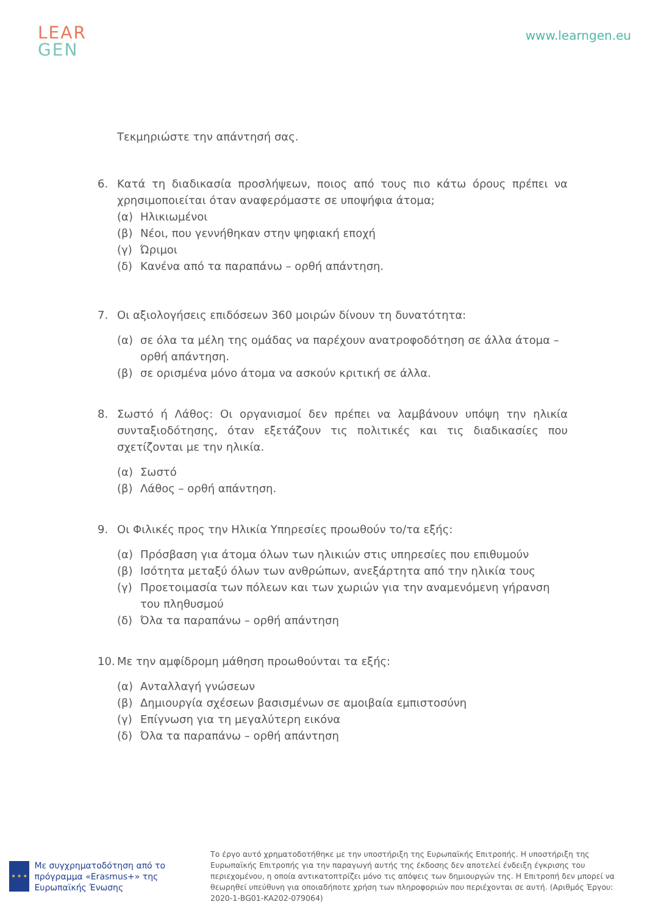LEAR
GEN
www.learngen.eu
Τεκμηριώστε την απάντησή σας.
6. Κατά τη διαδικασία προσλήψεων, ποιος από τους πιο κάτω όρους πρέπει να χρησιμοποιείται όταν αναφερόμαστε σε υποψήφια άτομα;
(α) Ηλικιωμένοι
(β) Νέοι, που γεννήθηκαν στην ψηφιακή εποχή
(γ) Ώριμοι
(δ) Κανένα από τα παραπάνω – ορθή απάντηση.
7. Οι αξιολογήσεις επιδόσεων 360 μοιρών δίνουν τη δυνατότητα:
(α) σε όλα τα μέλη της ομάδας να παρέχουν ανατροφοδότηση σε άλλα άτομα – ορθή απάντηση.
(β) σε ορισμένα μόνο άτομα να ασκούν κριτική σε άλλα.
8. Σωστό ή Λάθος: Οι οργανισμοί δεν πρέπει να λαμβάνουν υπόψη την ηλικία συνταξιοδότησης, όταν εξετάζουν τις πολιτικές και τις διαδικασίες που σχετίζονται με την ηλικία.
(α) Σωστό
(β) Λάθος – ορθή απάντηση.
9. Οι Φιλικές προς την Ηλικία Υπηρεσίες προωθούν το/τα εξής:
(α) Πρόσβαση για άτομα όλων των ηλικιών στις υπηρεσίες που επιθυμούν
(β) Ισότητα μεταξύ όλων των ανθρώπων, ανεξάρτητα από την ηλικία τους
(γ) Προετοιμασία των πόλεων και των χωριών για την αναμενόμενη γήρανση του πληθυσμού
(δ) Όλα τα παραπάνω – ορθή απάντηση
10.
Με την αμφίδρομη μάθηση προωθούνται τα εξής:
(α) Ανταλλαγή γνώσεων
(β) Δημιουργία σχέσεων βασισμένων σε αμοιβαία εμπιστοσύνη
(γ) Επίγνωση για τη μεγαλύτερη εικόνα
(δ) Όλα τα παραπάνω – ορθή απάντηση
★ ★ ★
Με συγχρηματοδότηση από το πρόγραμμα «Erasmus+» της Ευρωπαϊκής Ένωσης
Το έργο αυτό χρηματοδοτήθηκε με την υποστήριξη της Ευρωπαϊκής Επιτροπής. Η υποστήριξη της Ευρωπαϊκής Επιτροπής για την παραγωγή αυτής της έκδοσης δεν αποτελεί ένδειξη έγκρισης του περιεχομένου, η οποία αντικατοπτρίζει μόνο τις απόψεις των δημιουργών της. Η Επιτροπή δεν μπορεί να θεωρηθεί υπεύθυνη για οποιαδήποτε χρήση των πληροφοριών που περιέχονται σε αυτή. (Αριθμός Έργου: 2020-1-BG01-KA202-079064)